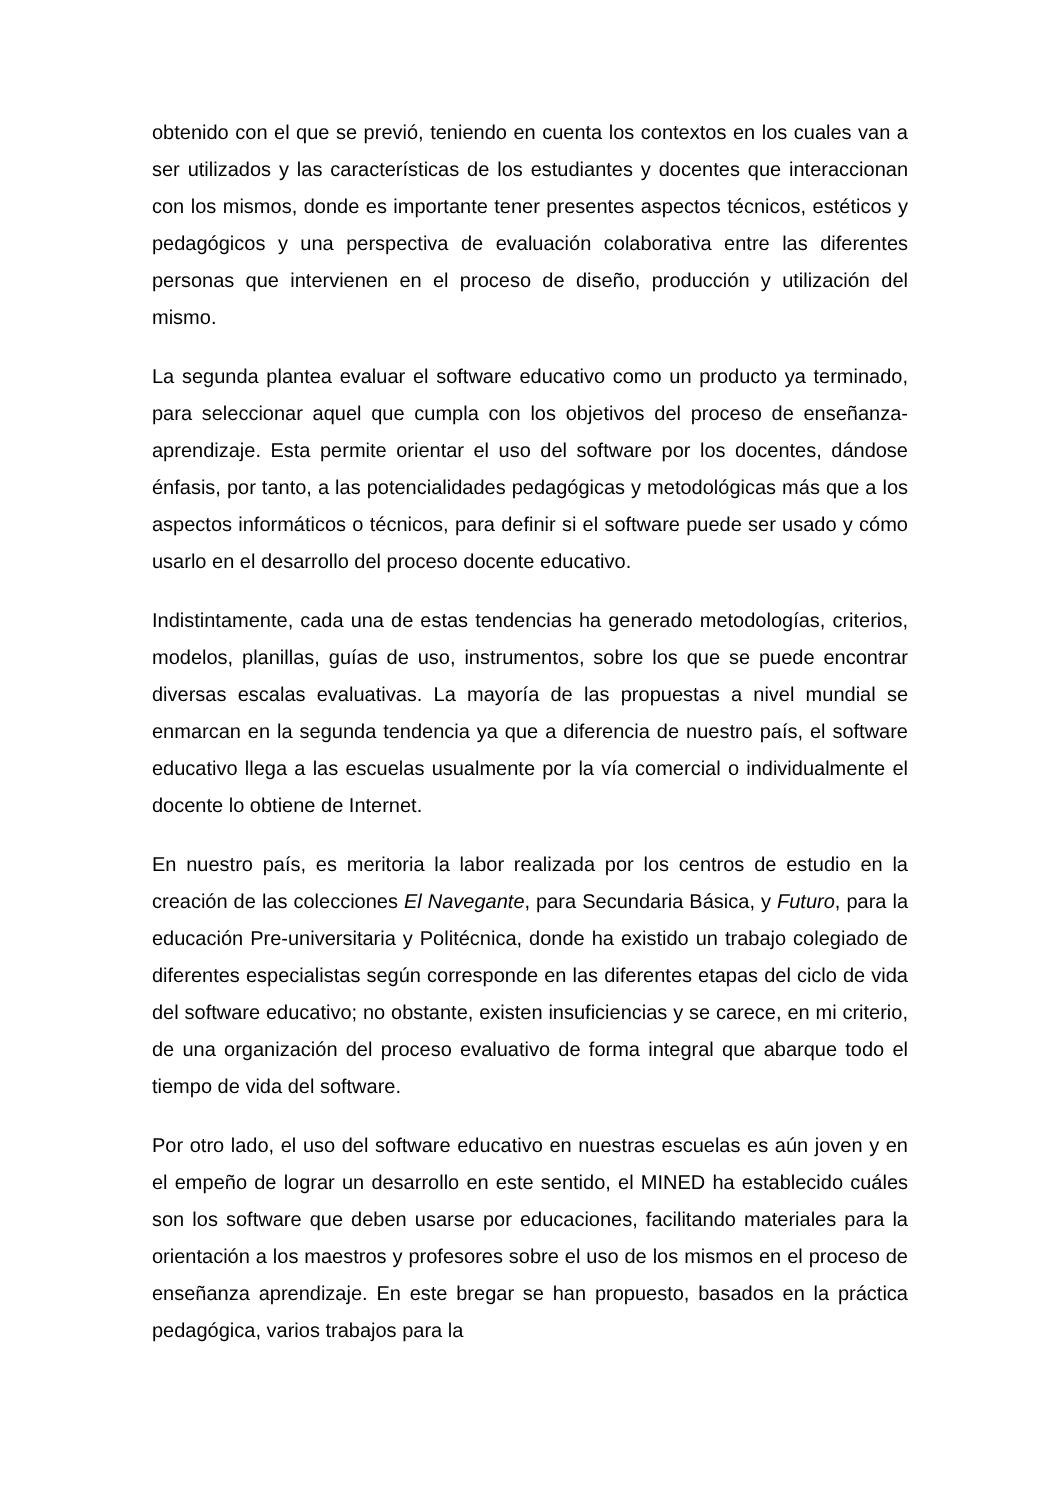obtenido con el que se previó, teniendo en cuenta los contextos en los cuales van a ser utilizados y las características de los estudiantes y docentes que interaccionan con los mismos, donde es importante tener presentes aspectos técnicos, estéticos y pedagógicos y una perspectiva de evaluación colaborativa entre las diferentes personas que intervienen en el proceso de diseño, producción y utilización del mismo.
La segunda plantea evaluar el software educativo como un producto ya terminado, para seleccionar aquel que cumpla con los objetivos del proceso de enseñanza-aprendizaje. Esta permite orientar el uso del software por los docentes, dándose énfasis, por tanto, a las potencialidades pedagógicas y metodológicas más que a los aspectos informáticos o técnicos, para definir si el software puede ser usado y cómo usarlo en el desarrollo del proceso docente educativo.
Indistintamente, cada una de estas tendencias ha generado metodologías, criterios, modelos, planillas, guías de uso, instrumentos, sobre los que se puede encontrar diversas escalas evaluativas. La mayoría de las propuestas a nivel mundial se enmarcan en la segunda tendencia ya que a diferencia de nuestro país, el software educativo llega a las escuelas usualmente por la vía comercial o individualmente el docente lo obtiene de Internet.
En nuestro país, es meritoria la labor realizada por los centros de estudio en la creación de las colecciones El Navegante, para Secundaria Básica, y Futuro, para la educación Pre-universitaria y Politécnica, donde ha existido un trabajo colegiado de diferentes especialistas según corresponde en las diferentes etapas del ciclo de vida del software educativo; no obstante, existen insuficiencias y se carece, en mi criterio, de una organización del proceso evaluativo de forma integral que abarque todo el tiempo de vida del software.
Por otro lado, el uso del software educativo en nuestras escuelas es aún joven y en el empeño de lograr un desarrollo en este sentido, el MINED ha establecido cuáles son los software que deben usarse por educaciones, facilitando materiales para la orientación a los maestros y profesores sobre el uso de los mismos en el proceso de enseñanza aprendizaje. En este bregar se han propuesto, basados en la práctica pedagógica, varios trabajos para la